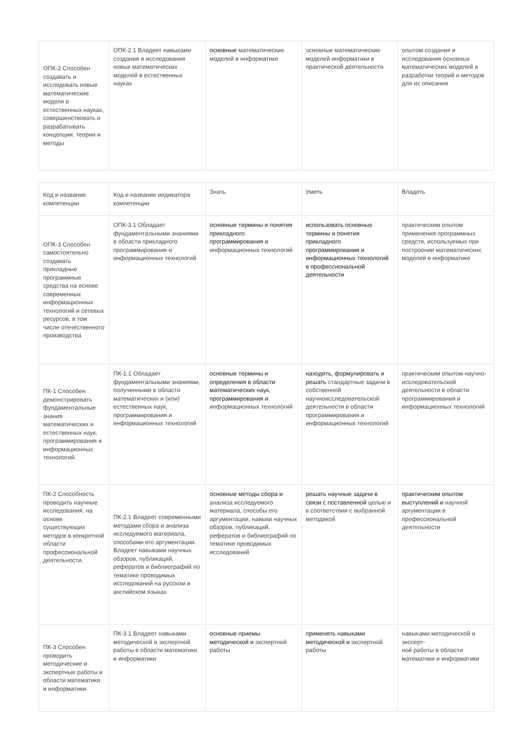| ОПК-2 Способен создавать и исследовать новые математические модели в естественных науках, совершенствовать и разрабатывать концепции, теории и методы | ОПК-2.1 Владеет навыками создания и исследования новых математических моделей в естественных науках | основные математические моделей в информатике | основные математические моделей информатики в практической деятельности | опытом создания и исследования основных математических моделей и разработки теорий и методов для их описания |
| Код и название компетенции | Код и название индикатора компетенции | Знать | Уметь | Владеть |
| ОПК-3 Способен самостоятельно создавать прикладные программные средства на основе современных информационных технологий и сетевых ресурсов, в том числе отечественного производства | ОПК-3.1 Обладает фундаментальными знаниями в области прикладного программирования и информационных технологий | основные термины и понятия прикладного программирования и информационных технологий | использовать основные термины и понятия прикладного программирования и информационных технологий в профессиональной деятельности | практическим опытом применения программных средств, используемых при построении математических моделей в информатике |
| ПК-1 Способен демонстрировать фундаментальные знания математических и естественных наук, программирования и информационных технологий. | ПК-1.1 Обладает фундаментальными знаниями, полученными в области математических и (или) естественных наук, программирования и информационных технологий | основные термины и определения в области математических наук, программирования и информационных технологий | находить, формулировать и решать стандартные задачи в собственной научноисследовательской деятельности в области программирования и информационных технологий | практическим опытом научно-исследовательской деятельности в области программирования и информационных технологий |
| ПК-2 Способность проводить научные исследования, на основе существующих методов в конкретной области профессиональной деятельности. | ПК-2.1 Владеет современными методами сбора и анализа исследуемого материала, способами его аргументации. Владеет навыками научных обзоров, публикаций, рефератов и библиографий по тематике проводимых исследований на русском и английском языках | основные методы сбора и анализа исследуемого материала, способы его аргументации, навыки научных обзоров, публикаций, рефератов и библиографий по тематике проводимых исследований | решать научные задачи в связи с поставленной целью и в соответствии с выбранной методикой | практическим опытом выступлений и научной аргументации в профессиональной деятельности |
| ПК-3 Способен проводить методические и экспертные работы в области математики и информатики. | ПК-3.1 Владеет навыками методической и экспертной работы в области математики и информатики | основные приемы методической и экспертной работы | применять навыками методической и экспертной работы | навыками методической и эксперт- ной работы в области математики и информатики |